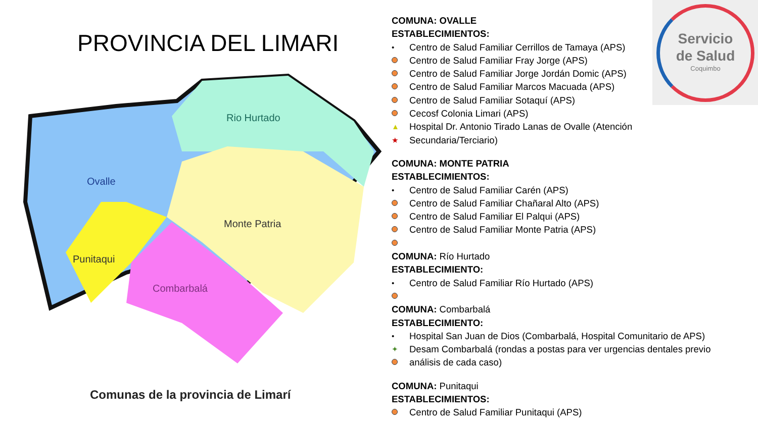PROVINCIA DEL LIMARI
Rio Hurtado
Ovalle
Monte Patria
Punitaqui
Combarbalá
Comunas de la provincia de Limarí
COMUNA: OVALLE
ESTABLECIMIENTOS:
• Centro de Salud Familiar Cerrillos de Tamaya (APS)
Centro de Salud Familiar Fray Jorge (APS)
Centro de Salud Familiar Jorge Jordán Domic (APS)
Centro de Salud Familiar Marcos Macuada (APS)
Centro de Salud Familiar Sotaquí (APS)
Cecosf Colonia Limari (APS)
▲ Hospital Dr. Antonio Tirado Lanas de Ovalle (Atención
★ Secundaria/Terciario)
COMUNA: MONTE PATRIA
ESTABLECIMIENTOS:
• Centro de Salud Familiar Carén (APS)
Centro de Salud Familiar Chañaral Alto (APS)
Centro de Salud Familiar El Palqui (APS)
Centro de Salud Familiar Monte Patria (APS)
COMUNA: Río Hurtado
ESTABLECIMIENTO:
• Centro de Salud Familiar Río Hurtado (APS)
COMUNA: Combarbalá
ESTABLECIMIENTO:
• Hospital San Juan de Dios (Combarbalá, Hospital Comunitario de APS)
✦ Desam Combarbalá (rondas a postas para ver urgencias dentales previo
análisis de cada caso)
COMUNA: Punitaqui
ESTABLECIMIENTOS:
Centro de Salud Familiar Punitaqui (APS)
Servicio
de Salud
Coquimbo